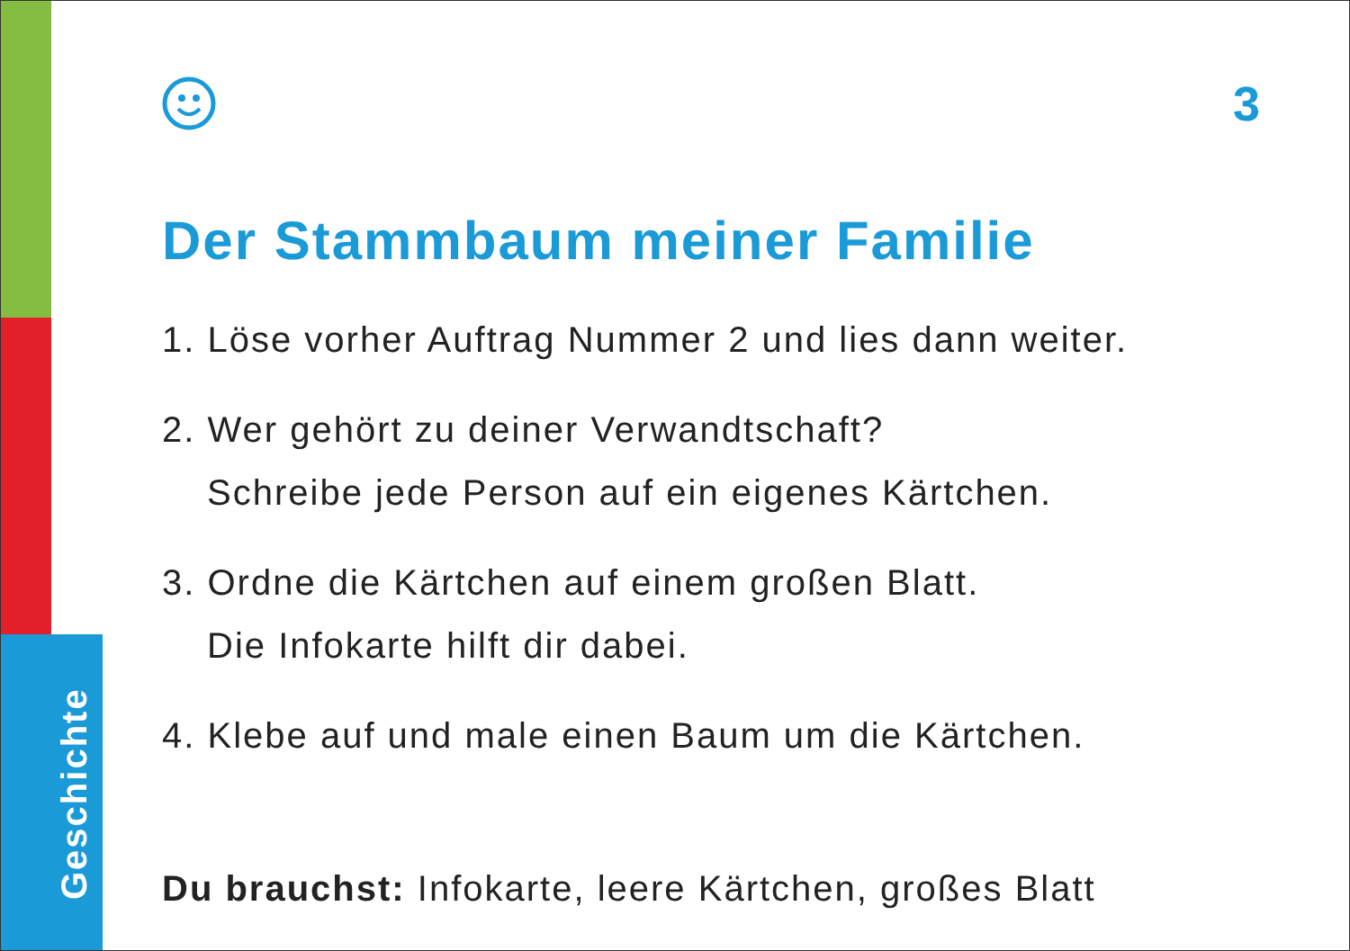Geschichte
3
Der Stammbaum meiner Familie
1. Löse vorher Auftrag Nummer 2 und lies dann weiter.
2. Wer gehört zu deiner Verwandtschaft?
Schreibe jede Person auf ein eigenes Kärtchen.
3. Ordne die Kärtchen auf einem großen Blatt.
Die Infokarte hilft dir dabei.
4. Klebe auf und male einen Baum um die Kärtchen.
Du brauchst: Infokarte, leere Kärtchen, großes Blatt